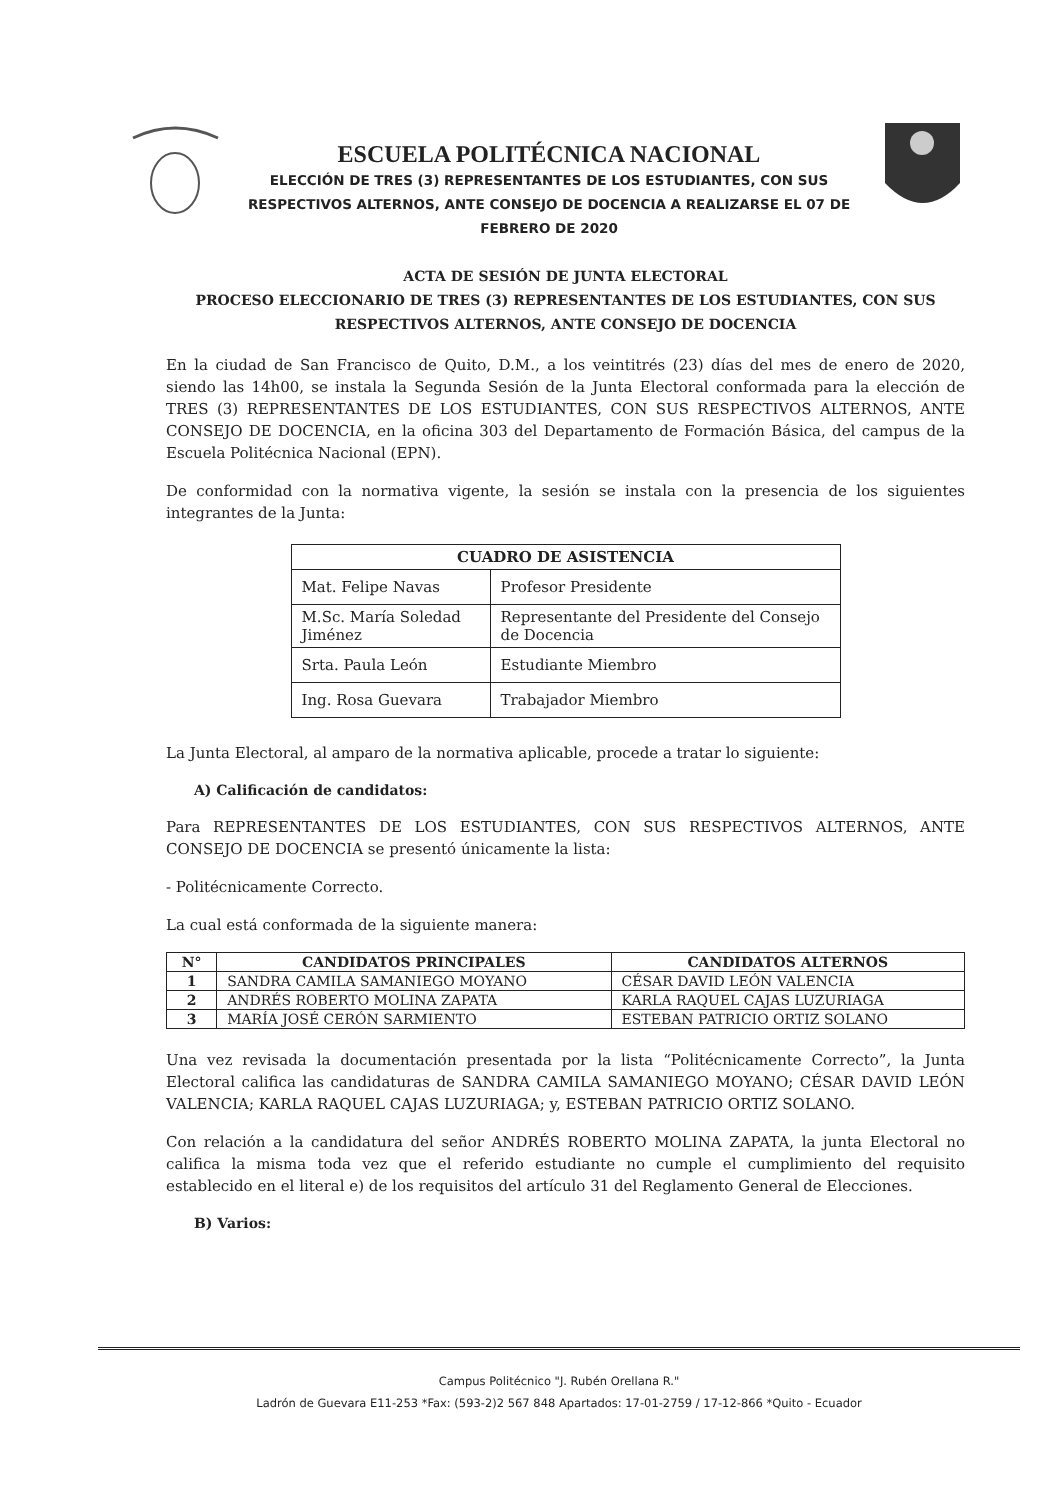ESCUELA POLITÉCNICA NACIONAL
ELECCIÓN DE TRES (3) REPRESENTANTES DE LOS ESTUDIANTES, CON SUS RESPECTIVOS ALTERNOS, ANTE CONSEJO DE DOCENCIA A REALIZARSE EL 07 DE FEBRERO DE 2020
ACTA DE SESIÓN DE JUNTA ELECTORAL
PROCESO ELECCIONARIO DE TRES (3) REPRESENTANTES DE LOS ESTUDIANTES, CON SUS RESPECTIVOS ALTERNOS, ANTE CONSEJO DE DOCENCIA
En la ciudad de San Francisco de Quito, D.M., a los veintitrés (23) días del mes de enero de 2020, siendo las 14h00, se instala la Segunda Sesión de la Junta Electoral conformada para la elección de TRES (3) REPRESENTANTES DE LOS ESTUDIANTES, CON SUS RESPECTIVOS ALTERNOS, ANTE CONSEJO DE DOCENCIA, en la oficina 303 del Departamento de Formación Básica, del campus de la Escuela Politécnica Nacional (EPN).
De conformidad con la normativa vigente, la sesión se instala con la presencia de los siguientes integrantes de la Junta:
| CUADRO DE ASISTENCIA | |
| --- | --- |
| Mat. Felipe Navas | Profesor Presidente |
| M.Sc. María Soledad Jiménez | Representante del Presidente del Consejo de Docencia |
| Srta. Paula León | Estudiante Miembro |
| Ing. Rosa Guevara | Trabajador Miembro |
La Junta Electoral, al amparo de la normativa aplicable, procede a tratar lo siguiente:
A) Calificación de candidatos:
Para REPRESENTANTES DE LOS ESTUDIANTES, CON SUS RESPECTIVOS ALTERNOS, ANTE CONSEJO DE DOCENCIA se presentó únicamente la lista:
- Politécnicamente Correcto.
La cual está conformada de la siguiente manera:
| N° | CANDIDATOS PRINCIPALES | CANDIDATOS ALTERNOS |
| --- | --- | --- |
| 1 | SANDRA CAMILA SAMANIEGO MOYANO | CÉSAR DAVID LEÓN VALENCIA |
| 2 | ANDRÉS ROBERTO MOLINA ZAPATA | KARLA RAQUEL CAJAS LUZURIAGA |
| 3 | MARÍA JOSÉ CERÓN SARMIENTO | ESTEBAN PATRICIO ORTIZ SOLANO |
Una vez revisada la documentación presentada por la lista “Politécnicamente Correcto”, la Junta Electoral califica las candidaturas de SANDRA CAMILA SAMANIEGO MOYANO; CÉSAR DAVID LEÓN VALENCIA; KARLA RAQUEL CAJAS LUZURIAGA; y, ESTEBAN PATRICIO ORTIZ SOLANO.
Con relación a la candidatura del señor ANDRÉS ROBERTO MOLINA ZAPATA, la junta Electoral no califica la misma toda vez que el referido estudiante no cumple el cumplimiento del requisito establecido en el literal e) de los requisitos del artículo 31 del Reglamento General de Elecciones.
B) Varios:
Campus Politécnico "J. Rubén Orellana R."
Ladrón de Guevara E11-253 *Fax: (593-2)2 567 848 Apartados: 17-01-2759 / 17-12-866 *Quito - Ecuador